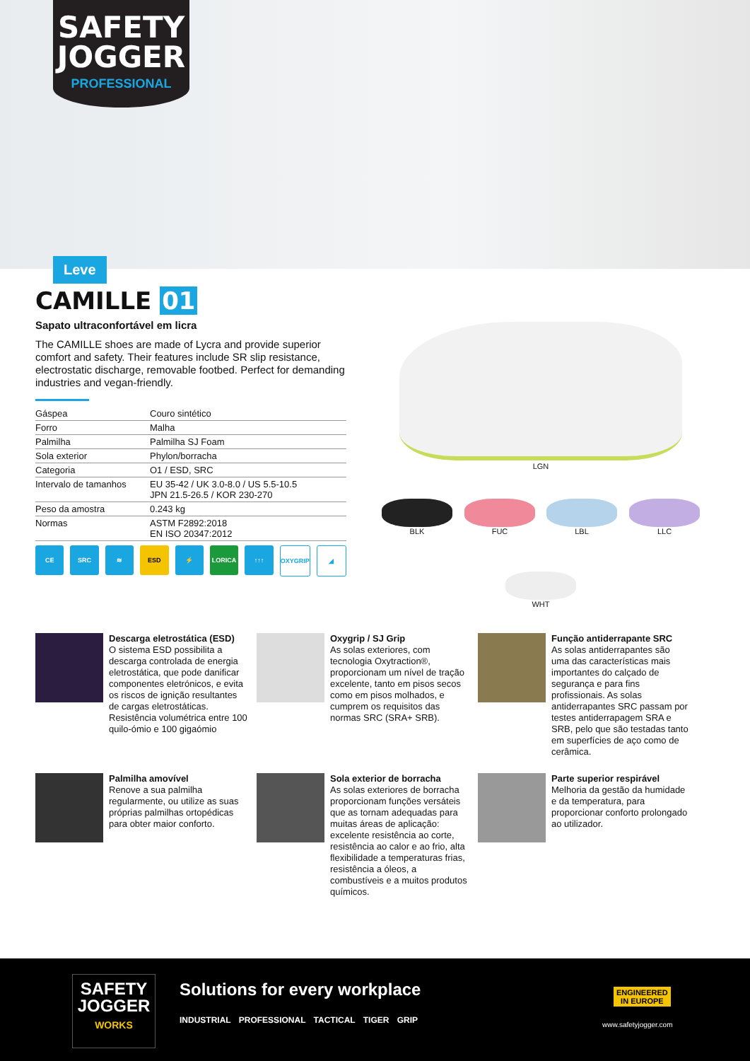SAFETY
JOGGER
PROFESSIONAL
Leve
CAMILLE 01
Sapato ultraconfortável em licra
The CAMILLE shoes are made of Lycra and provide superior comfort and safety. Their features include SR slip resistance, electrostatic discharge, removable footbed. Perfect for demanding industries and vegan-friendly.
| Gáspea | Couro sintético |
| Forro | Malha |
| Palmilha | Palmilha SJ Foam |
| Sola exterior | Phylon/borracha |
| Categoria | O1 / ESD, SRC |
| Intervalo de tamanhos | EU 35-42 / UK 3.0-8.0 / US 5.5-10.5 JPN 21.5-26.5 / KOR 230-270 |
| Peso da amostra | 0.243 kg |
| Normas | ASTM F2892:2018 EN ISO 20347:2012 |
CE SRC ≋ ESD ⚡ LORICA ↑↑↑ OXYGRIP ◢
LGN
BLK FUC LBL LLC
WHT
Descarga eletrostática (ESD)
O sistema ESD possibilita a descarga controlada de energia eletrostática, que pode danificar componentes eletrónicos, e evita os riscos de ignição resultantes de cargas eletrostáticas. Resistência volumétrica entre 100 quilo-ómio e 100 gigaómio
Oxygrip / SJ Grip
As solas exteriores, com tecnologia Oxytraction®, proporcionam um nível de tração excelente, tanto em pisos secos como em pisos molhados, e cumprem os requisitos das normas SRC (SRA+ SRB).
Função antiderrapante SRC
As solas antiderrapantes são uma das características mais importantes do calçado de segurança e para fins profissionais. As solas antiderrapantes SRC passam por testes antiderrapagem SRA e SRB, pelo que são testadas tanto em superfícies de aço como de cerâmica.
Palmilha amovível
Renove a sua palmilha regularmente, ou utilize as suas próprias palmilhas ortopédicas para obter maior conforto.
Sola exterior de borracha
As solas exteriores de borracha proporcionam funções versáteis que as tornam adequadas para muitas áreas de aplicação: excelente resistência ao corte, resistência ao calor e ao frio, alta flexibilidade a temperaturas frias, resistência a óleos, a combustíveis e a muitos produtos químicos.
Parte superior respirável
Melhoria da gestão da humidade e da temperatura, para proporcionar conforto prolongado ao utilizador.
SAFETY
JOGGER
WORKS
Solutions for every workplace
INDUSTRIAL PROFESSIONAL TACTICAL TIGER GRIP
ENGINEERED
IN EUROPE
www.safetyjogger.com